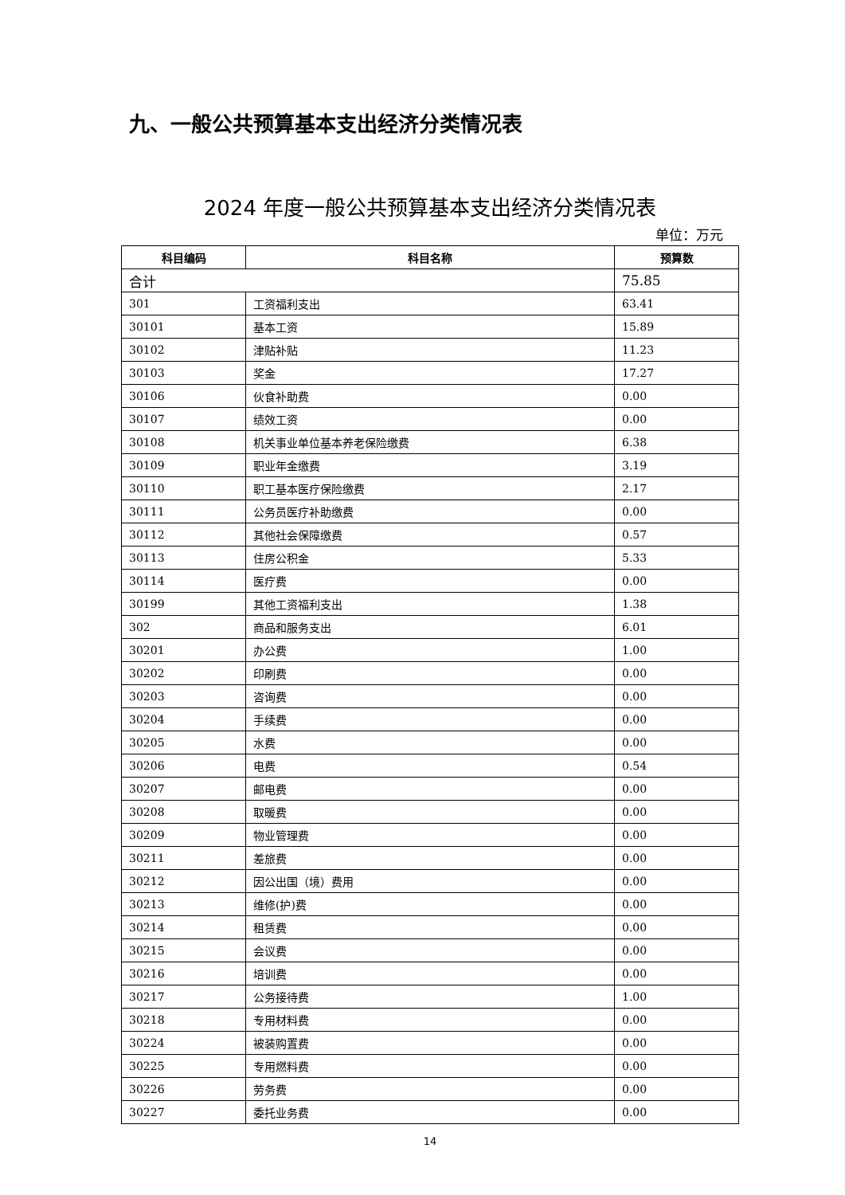九、一般公共预算基本支出经济分类情况表
2024 年度一般公共预算基本支出经济分类情况表
单位：万元
| 科目编码 | 科目名称 | 预算数 |
| --- | --- | --- |
| 合计 | | 75.85 |
| 301 | 工资福利支出 | 63.41 |
| 30101 | 基本工资 | 15.89 |
| 30102 | 津贴补贴 | 11.23 |
| 30103 | 奖金 | 17.27 |
| 30106 | 伙食补助费 | 0.00 |
| 30107 | 绩效工资 | 0.00 |
| 30108 | 机关事业单位基本养老保险缴费 | 6.38 |
| 30109 | 职业年金缴费 | 3.19 |
| 30110 | 职工基本医疗保险缴费 | 2.17 |
| 30111 | 公务员医疗补助缴费 | 0.00 |
| 30112 | 其他社会保障缴费 | 0.57 |
| 30113 | 住房公积金 | 5.33 |
| 30114 | 医疗费 | 0.00 |
| 30199 | 其他工资福利支出 | 1.38 |
| 302 | 商品和服务支出 | 6.01 |
| 30201 | 办公费 | 1.00 |
| 30202 | 印刷费 | 0.00 |
| 30203 | 咨询费 | 0.00 |
| 30204 | 手续费 | 0.00 |
| 30205 | 水费 | 0.00 |
| 30206 | 电费 | 0.54 |
| 30207 | 邮电费 | 0.00 |
| 30208 | 取暖费 | 0.00 |
| 30209 | 物业管理费 | 0.00 |
| 30211 | 差旅费 | 0.00 |
| 30212 | 因公出国（境）费用 | 0.00 |
| 30213 | 维修(护)费 | 0.00 |
| 30214 | 租赁费 | 0.00 |
| 30215 | 会议费 | 0.00 |
| 30216 | 培训费 | 0.00 |
| 30217 | 公务接待费 | 1.00 |
| 30218 | 专用材料费 | 0.00 |
| 30224 | 被装购置费 | 0.00 |
| 30225 | 专用燃料费 | 0.00 |
| 30226 | 劳务费 | 0.00 |
| 30227 | 委托业务费 | 0.00 |
14